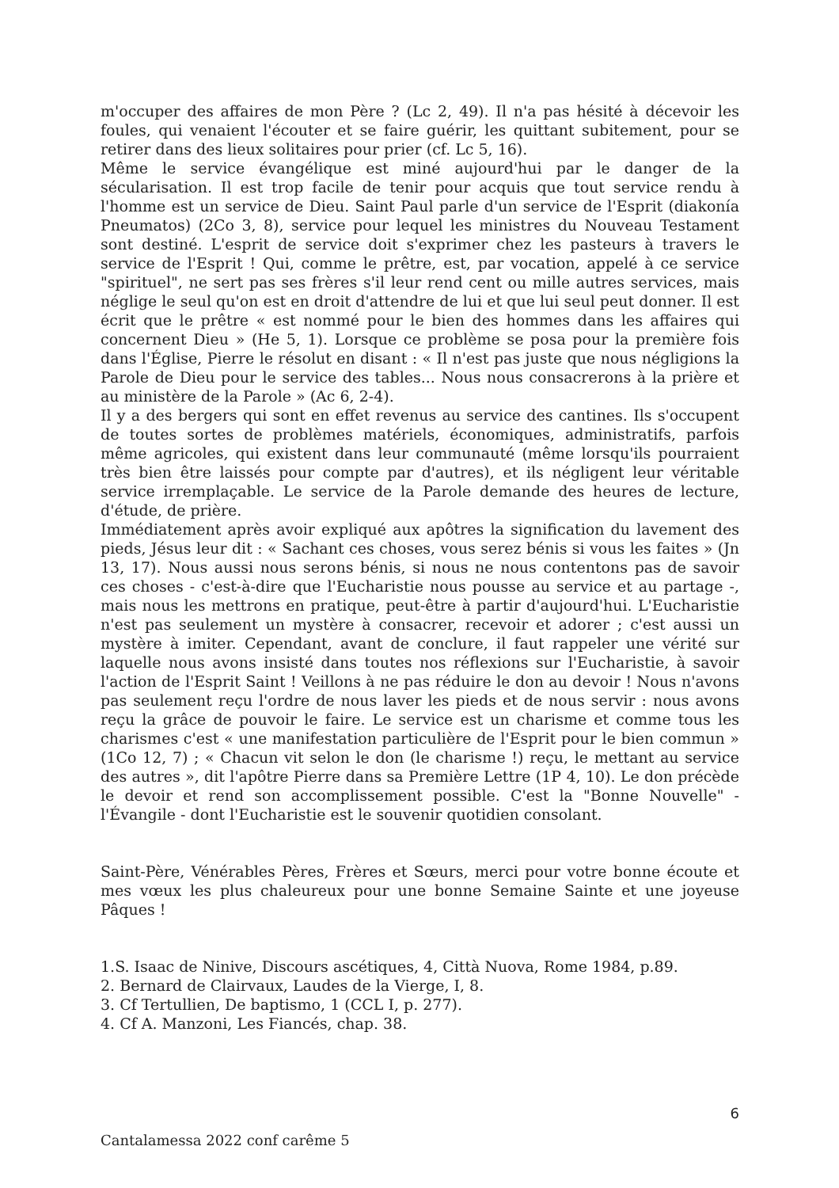m'occuper des affaires de mon Père ? (Lc 2, 49). Il n'a pas hésité à décevoir les foules, qui venaient l'écouter et se faire guérir, les quittant subitement, pour se retirer dans des lieux solitaires pour prier (cf. Lc 5, 16).
Même le service évangélique est miné aujourd'hui par le danger de la sécularisation. Il est trop facile de tenir pour acquis que tout service rendu à l'homme est un service de Dieu. Saint Paul parle d'un service de l'Esprit (diakonía Pneumatos) (2Co 3, 8), service pour lequel les ministres du Nouveau Testament sont destiné. L'esprit de service doit s'exprimer chez les pasteurs à travers le service de l'Esprit ! Qui, comme le prêtre, est, par vocation, appelé à ce service "spirituel", ne sert pas ses frères s'il leur rend cent ou mille autres services, mais néglige le seul qu'on est en droit d'attendre de lui et que lui seul peut donner. Il est écrit que le prêtre « est nommé pour le bien des hommes dans les affaires qui concernent Dieu » (He 5, 1). Lorsque ce problème se posa pour la première fois dans l'Église, Pierre le résolut en disant : « Il n'est pas juste que nous négligions la Parole de Dieu pour le service des tables... Nous nous consacrerons à la prière et au ministère de la Parole » (Ac 6, 2-4).
Il y a des bergers qui sont en effet revenus au service des cantines. Ils s'occupent de toutes sortes de problèmes matériels, économiques, administratifs, parfois même agricoles, qui existent dans leur communauté (même lorsqu'ils pourraient très bien être laissés pour compte par d'autres), et ils négligent leur véritable service irremplaçable. Le service de la Parole demande des heures de lecture, d'étude, de prière.
Immédiatement après avoir expliqué aux apôtres la signification du lavement des pieds, Jésus leur dit : « Sachant ces choses, vous serez bénis si vous les faites » (Jn 13, 17). Nous aussi nous serons bénis, si nous ne nous contentons pas de savoir ces choses - c'est-à-dire que l'Eucharistie nous pousse au service et au partage -, mais nous les mettrons en pratique, peut-être à partir d'aujourd'hui. L'Eucharistie n'est pas seulement un mystère à consacrer, recevoir et adorer ; c'est aussi un mystère à imiter. Cependant, avant de conclure, il faut rappeler une vérité sur laquelle nous avons insisté dans toutes nos réflexions sur l'Eucharistie, à savoir l'action de l'Esprit Saint ! Veillons à ne pas réduire le don au devoir ! Nous n'avons pas seulement reçu l'ordre de nous laver les pieds et de nous servir : nous avons reçu la grâce de pouvoir le faire. Le service est un charisme et comme tous les charismes c'est « une manifestation particulière de l'Esprit pour le bien commun » (1Co 12, 7) ; « Chacun vit selon le don (le charisme !) reçu, le mettant au service des autres », dit l'apôtre Pierre dans sa Première Lettre (1P 4, 10). Le don précède le devoir et rend son accomplissement possible. C'est la "Bonne Nouvelle" - l'Évangile - dont l'Eucharistie est le souvenir quotidien consolant.
Saint-Père, Vénérables Pères, Frères et Sœurs, merci pour votre bonne écoute et mes vœux les plus chaleureux pour une bonne Semaine Sainte et une joyeuse Pâques !
1.S. Isaac de Ninive, Discours ascétiques, 4, Città Nuova, Rome 1984, p.89.
2. Bernard de Clairvaux, Laudes de la Vierge, I, 8.
3. Cf Tertullien, De baptismo, 1 (CCL I, p. 277).
4. Cf A. Manzoni, Les Fiancés, chap. 38.
6
Cantalamessa 2022 conf carême 5